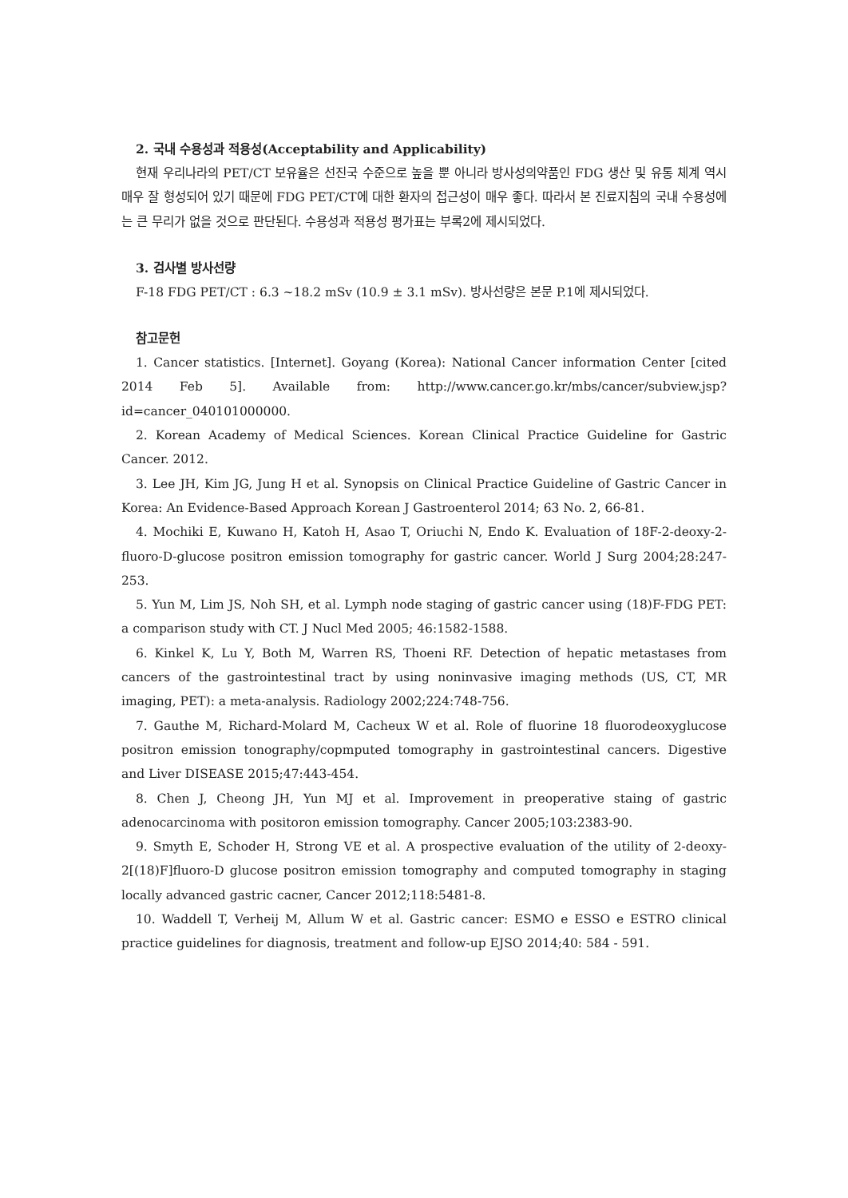2. 국내 수용성과 적용성(Acceptability and Applicability)
현재 우리나라의 PET/CT 보유율은 선진국 수준으로 높을 뿐 아니라 방사성의약품인 FDG 생산 및 유통 체계 역시 매우 잘 형성되어 있기 때문에 FDG PET/CT에 대한 환자의 접근성이 매우 좋다. 따라서 본 진료지침의 국내 수용성에는 큰 무리가 없을 것으로 판단된다. 수용성과 적용성 평가표는 부록2에 제시되었다.
3. 검사별 방사선량
F-18 FDG PET/CT : 6.3 ~18.2 mSv (10.9 ± 3.1 mSv). 방사선량은 본문 P.1에 제시되었다.
참고문헌
1. Cancer statistics. [Internet]. Goyang (Korea): National Cancer information Center [cited 2014 Feb 5]. Available from: http://www.cancer.go.kr/mbs/cancer/subview.jsp?id=cancer_040101000000.
2. Korean Academy of Medical Sciences. Korean Clinical Practice Guideline for Gastric Cancer. 2012.
3. Lee JH, Kim JG, Jung H et al. Synopsis on Clinical Practice Guideline of Gastric Cancer in Korea: An Evidence-Based Approach Korean J Gastroenterol 2014; 63 No. 2, 66-81.
4. Mochiki E, Kuwano H, Katoh H, Asao T, Oriuchi N, Endo K. Evaluation of 18F-2-deoxy-2-fluoro-D-glucose positron emission tomography for gastric cancer. World J Surg 2004;28:247-253.
5. Yun M, Lim JS, Noh SH, et al. Lymph node staging of gastric cancer using (18)F-FDG PET: a comparison study with CT. J Nucl Med 2005; 46:1582-1588.
6. Kinkel K, Lu Y, Both M, Warren RS, Thoeni RF. Detection of hepatic metastases from cancers of the gastrointestinal tract by using noninvasive imaging methods (US, CT, MR imaging, PET): a meta-analysis. Radiology 2002;224:748-756.
7. Gauthe M, Richard-Molard M, Cacheux W et al. Role of fluorine 18 fluorodeoxyglucose positron emission tonography/copmputed tomography in gastrointestinal cancers. Digestive and Liver DISEASE 2015;47:443-454.
8. Chen J, Cheong JH, Yun MJ et al. Improvement in preoperative staing of gastric adenocarcinoma with positoron emission tomography. Cancer 2005;103:2383-90.
9. Smyth E, Schoder H, Strong VE et al. A prospective evaluation of the utility of 2-deoxy-2[(18)F]fluoro-D glucose positron emission tomography and computed tomography in staging locally advanced gastric cacner, Cancer 2012;118:5481-8.
10. Waddell T, Verheij M, Allum W et al. Gastric cancer: ESMO e ESSO e ESTRO clinical practice guidelines for diagnosis, treatment and follow-up EJSO 2014;40: 584 - 591.